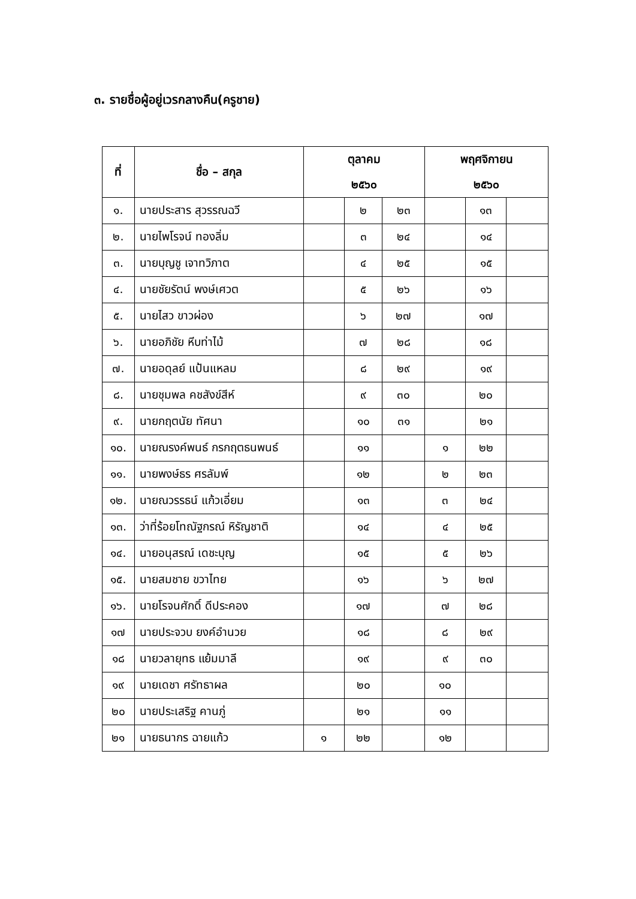๓. รายชื่อผู้อยู่เวรกลางคืน(ครูชาย)
| ที่ | ชื่อ – สกุล | ตุลาคม | | | พฤศจิกายน | | |
| --- | --- | --- | --- | --- | --- | --- | --- |
| | | ๒๕๖๐ | | | ๒๕๖๐ | | |
| ๑. | นายประสาร สุวรรณฉวี | | ๒ | ๒๓ | | ๑๓ | |
| ๒. | นายไพโรจน์ ทองลิ่ม | | ๓ | ๒๔ | | ๑๔ | |
| ๓. | นายบุญชู เจาทวิภาต | | ๔ | ๒๕ | | ๑๕ | |
| ๔. | นายชัยรัตน์ พงษ์เศวต | | ๕ | ๒๖ | | ๑๖ | |
| ๕. | นายไสว ขาวผ่อง | | ๖ | ๒๗ | | ๑๗ | |
| ๖. | นายอภิชัย หีบท่าไม้ | | ๗ | ๒๘ | | ๑๘ | |
| ๗. | นายอดุลย์ แป้นแหลม | | ๘ | ๒๙ | | ๑๙ | |
| ๘. | นายชุมพล คชสังข์สีห์ | | ๙ | ๓๐ | | ๒๐ | |
| ๙. | นายกฤตนัย ทัศนา | | ๑๐ | ๓๑ | | ๒๑ | |
| ๑๐. | นายณรงค์พนธ์ กรกฤตธนพนธ์ | | ๑๑ | | ๑ | ๒๒ | |
| ๑๑. | นายพงษ์ธร ศรลัมพ์ | | ๑๒ | | ๒ | ๒๓ | |
| ๑๒. | นายณวรรธน์ แก้วเอี่ยม | | ๑๓ | | ๓ | ๒๔ | |
| ๑๓. | ว่าที่ร้อยโทณัฐกรณ์ หิรัญชาติ | | ๑๔ | | ๔ | ๒๕ | |
| ๑๔. | นายอนุสรณ์ เดชะบุญ | | ๑๕ | | ๕ | ๒๖ | |
| ๑๕. | นายสมชาย ขวาไทย | | ๑๖ | | ๖ | ๒๗ | |
| ๑๖. | นายโรจนศักดิ์ ดีประคอง | | ๑๗ | | ๗ | ๒๘ | |
| ๑๗ | นายประจวบ ยงค์อำนวย | | ๑๘ | | ๘ | ๒๙ | |
| ๑๘ | นายวลายุทธ แย้มมาลี | | ๑๙ | | ๙ | ๓๐ | |
| ๑๙ | นายเดชา ศรัทธาผล | | ๒๐ | | ๑๐ | | |
| ๒๐ | นายประเสริฐ คานภู่ | | ๒๑ | | ๑๑ | | |
| ๒๑ | นายธนากร ฉายแก้ว | ๑ | ๒๒ | | ๑๒ | | |